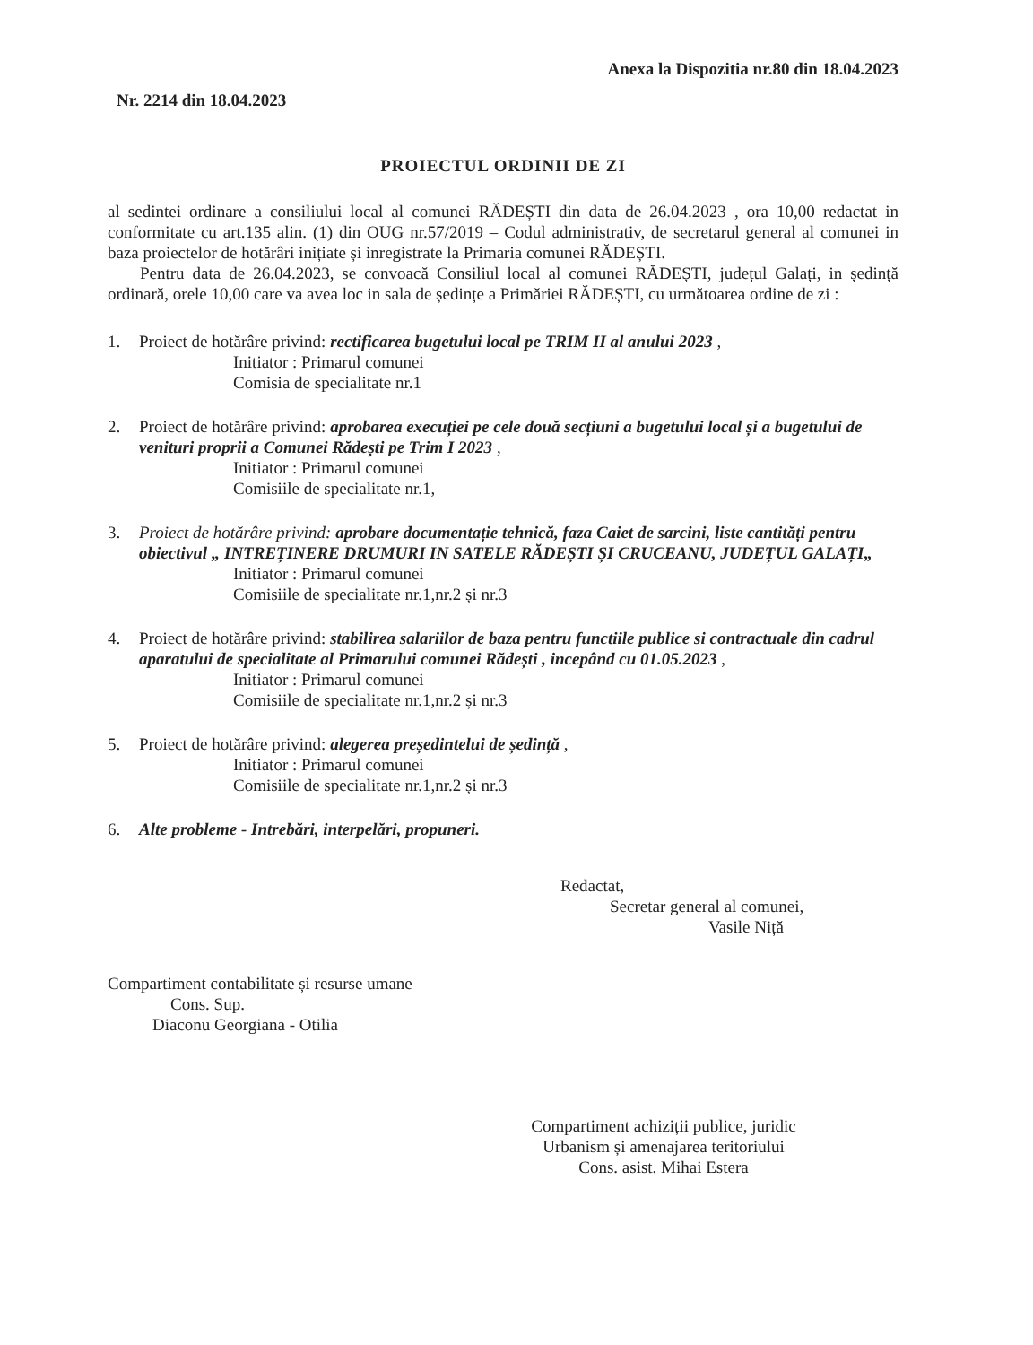Anexa la Dispozitia nr.80 din 18.04.2023
Nr. 2214 din 18.04.2023
PROIECTUL ORDINII DE ZI
al sedintei ordinare a consiliului local al comunei RĂDEȘTI din data de 26.04.2023 , ora 10,00 redactat in conformitate cu art.135 alin. (1) din OUG nr.57/2019 – Codul administrativ, de secretarul general al comunei in baza proiectelor de hotărâri inițiate și inregistrate la Primaria comunei RĂDEȘTI.
Pentru data de 26.04.2023, se convoacă Consiliul local al comunei RĂDEȘTI, județul Galați, in ședință ordinară, orele 10,00 care va avea loc in sala de ședințe a Primăriei RĂDEȘTI, cu următoarea ordine de zi :
1. Proiect de hotărâre privind: rectificarea bugetului local pe TRIM II al anului 2023 ,
Initiator : Primarul comunei
Comisia de specialitate nr.1
2. Proiect de hotărâre privind: aprobarea execuției pe cele două secțiuni a bugetului local și a bugetului de venituri proprii a Comunei Rădești pe Trim I 2023 ,
Initiator : Primarul comunei
Comisiile de specialitate nr.1,
3. Proiect de hotărâre privind: aprobare documentație tehnică, faza Caiet de sarcini, liste cantități pentru obiectivul „ INTREȚINERE DRUMURI IN SATELE RĂDEȘTI ȘI CRUCEANU, JUDEȚUL GALAȚI„
Initiator : Primarul comunei
Comisiile de specialitate nr.1,nr.2 și nr.3
4. Proiect de hotărâre privind: stabilirea salariilor de baza pentru functiile publice si contractuale din cadrul aparatului de specialitate al Primarului comunei Rădești , incepând cu 01.05.2023 ,
Initiator : Primarul comunei
Comisiile de specialitate nr.1,nr.2 și nr.3
5. Proiect de hotărâre privind: alegerea președintelui de ședință ,
Initiator : Primarul comunei
Comisiile de specialitate nr.1,nr.2 și nr.3
6. Alte probleme - Intrebări, interpelări, propuneri.
Redactat,
Secretar general al comunei,
Vasile Niță
Compartiment contabilitate și resurse umane
Cons. Sup.
Diaconu Georgiana - Otilia
Compartiment achiziții publice, juridic
Urbanism și amenajarea teritoriului
Cons. asist. Mihai Estera